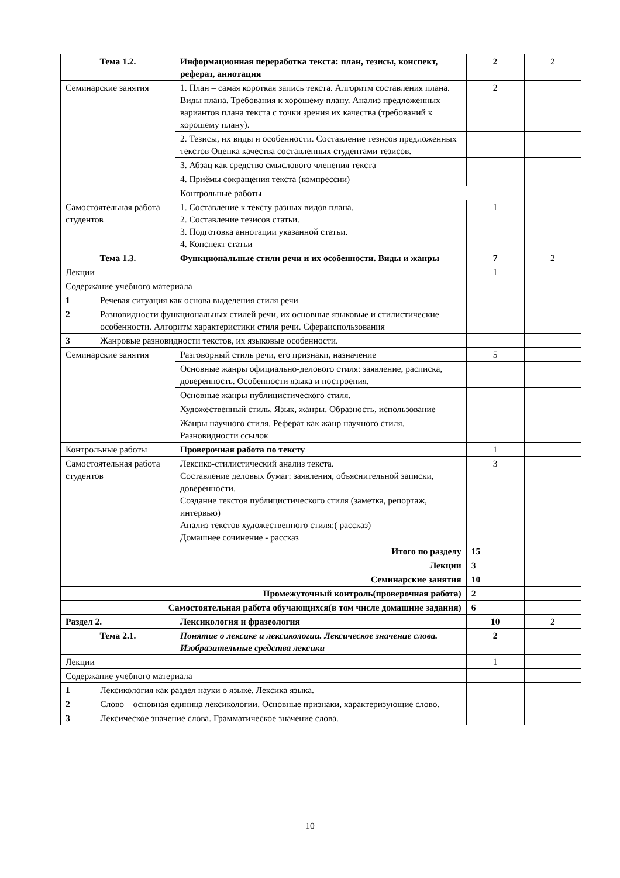| Тема 1.2. | | Информационная переработка текста: план, тезисы, конспект, реферат, аннотация | 2 | 2 | | |
| Семинарские занятия | | 1. План – самая короткая запись текста. Алгоритм составления плана. Виды плана. Требования к хорошему плану. Анализ предложенных вариантов плана текста с точки зрения их качества (требований к хорошему плану). | 2 | | | |
| | | 2. Тезисы, их виды и особенности. Составление тезисов предложенных текстов Оценка качества составленных студентами тезисов. | | | | |
| | | 3. Абзац как средство смыслового членения текста | | | | |
| | | 4. Приёмы сокращения текста (компрессии) | | | | |
| | | Контрольные работы | | | | |
| Самостоятельная работа студентов | | 1. Составление к тексту разных видов плана. 2. Составление тезисов статьи. 3. Подготовка аннотации указанной статьи. 4. Конспект статьи | 1 | | | |
| Тема 1.3. | | Функциональные стили речи и их особенности. Виды и жанры | 7 | 2 | | |
| Лекции | | | 1 | | | |
| Содержание учебного материала | | | | | | |
| 1 | Речевая ситуация как основа выделения стиля речи | | | | | |
| 2 | Разновидности функциональных стилей речи, их основные языковые и стилистические особенности. Алгоритм характеристики стиля речи. Сфераиспользования | | | | | |
| 3 | Жанровые разновидности текстов, их языковые особенности. | | | | | |
| Семинарские занятия | | Разговорный стиль речи, его признаки, назначение | 5 | | | |
| | | Основные жанры официально-делового стиля: заявление, расписка, доверенность. Особенности языка и построения. | | | | |
| | | Основные жанры публицистического стиля. | | | | |
| | | Художественный стиль. Язык, жанры. Образность, использование | | | | |
| | | Жанры научного стиля. Реферат как жанр научного стиля. Разновидности ссылок | | | | |
| Контрольные работы | | Проверочная работа по тексту | 1 | | | |
| Самостоятельная работа студентов | | Лексико-стилистический анализ текста. Составление деловых бумаг: заявления, объяснительной записки, доверенности. Создание текстов публицистического стиля (заметка, репортаж, интервью) Анализ текстов художественного стиля:( рассказ) Домашнее сочинение - рассказ | 3 | | | |
| Итого по разделу | | | 15 | | | |
| Лекции | | | 3 | | | |
| Семинарские занятия | | | 10 | | | |
| Промежуточный контроль(проверочная работа) | | | 2 | | | |
| Самостоятельная работа обучающихся(в том числе домашние задания) | | | 6 | | | |
| Раздел 2. | | Лексикология и фразеология | 10 | 2 | | |
| Тема 2.1. | | Понятие о лексике и лексикологии. Лексическое значение слова. Изобразительные средства лексики | 2 | | | |
| Лекции | | | 1 | | | |
| Содержание учебного материала | | | | | | |
| 1 | Лексикология как раздел науки о языке. Лексика языка. | | | | | |
| 2 | Слово – основная единица лексикологии. Основные признаки, характеризующие слово. | | | | | |
| 3 | Лексическое значение слова. Грамматическое значение слова. | | | | | |
10